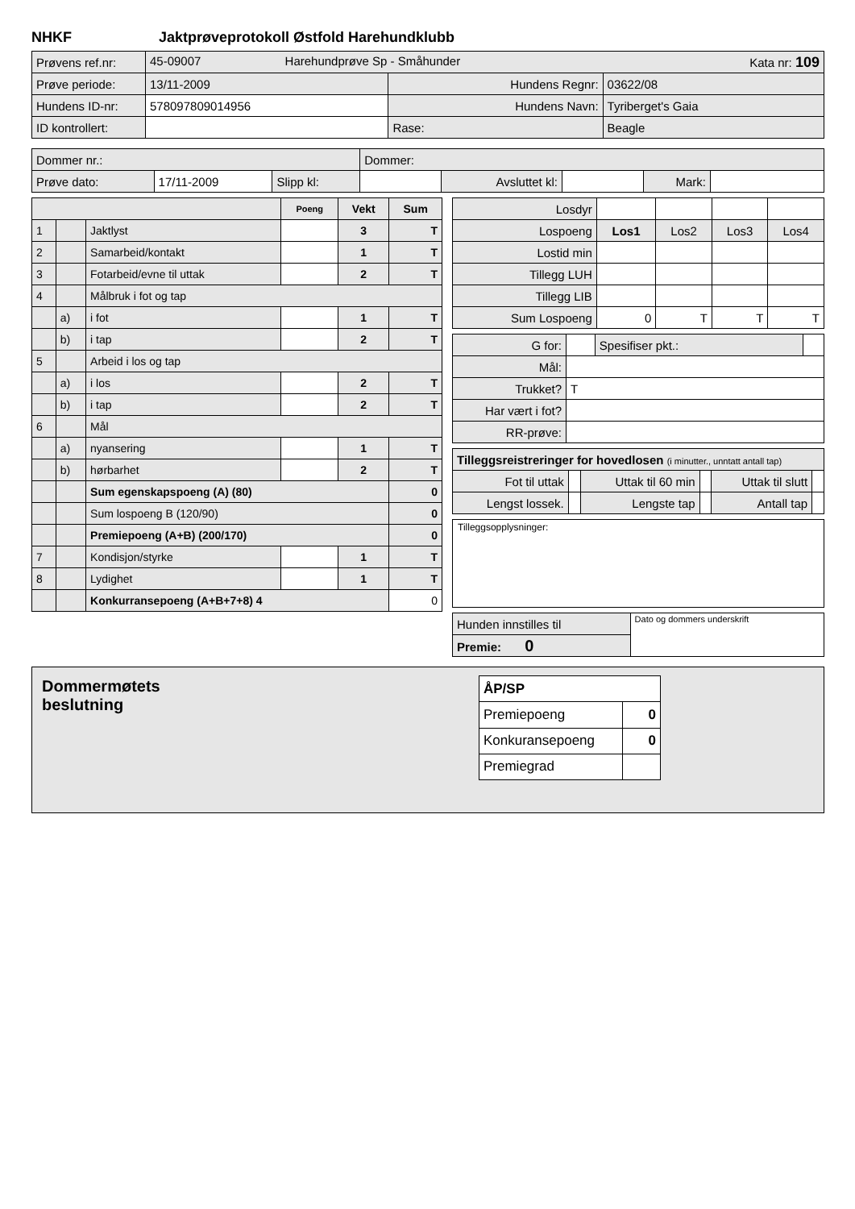NHKF Jaktprøveprotokoll Østfold Harehundklubb
| Prøvens ref.nr: | 45-09007 Harehundprøve Sp - Småhunder Kata nr: 109 | | |
| Prøve periode: | 13/11-2009 | Hundens Regnr: | 03622/08 |
| Hundens ID-nr: | 578097809014956 | Hundens Navn: | Tyriberget's Gaia |
| ID kontrollert: | | Rase: | Beagle |
| Dommer nr.: | | | Dommer: | | | | |
| Prøve dato: | 17/11-2009 | Slipp kl: | | Avsluttet kl: | | Mark: | |
| | | | Poeng | Vekt | Sum |
| 1 | | Jaktlyst | | 3 | T |
| 2 | | Samarbeid/kontakt | | 1 | T |
| 3 | | Fotarbeid/evne til uttak | | 2 | T |
| 4 | | Målbruk i fot og tap | | | |
| | a) | i fot | | 1 | T |
| | b) | i tap | | 2 | T |
| 5 | | Arbeid i los og tap | | | |
| | a) | i los | | 2 | T |
| | b) | i tap | | 2 | T |
| 6 | | Mål | | | |
| | a) | nyansering | | 1 | T |
| | b) | hørbarhet | | 2 | T |
| | | Sum egenskapspoeng (A) (80) | | | 0 |
| | | Sum lospoeng B (120/90) | | | 0 |
| | | Premiepoeng (A+B) (200/170) | | | 0 |
| 7 | | Kondisjon/styrke | | 1 | T |
| 8 | | Lydighet | | 1 | T |
| | | Konkurransepoeng (A+B+7+8) 4 | | | 0 |
| Losdyr | | | | |
| Lospoeng | Los1 | Los2 | Los3 | Los4 |
| Lostid min | | | | |
| Tillegg LUH | | | | |
| Tillegg LIB | | | | |
| Sum Lospoeng | 0 | T | T | T |
| G for: | | Spesifiser pkt.: | |
| Mål: | | | |
| Trukket? | T | | |
| Har vært i fot? | | | |
| RR-prøve: | | | |
| Tilleggsreistreringer for hovedlosen (i minutter., unntatt antall tap) | | | | | |
| Fot til uttak | | Uttak til 60 min | | Uttak til slutt | |
| Lengst lossek. | | Lengste tap | | Antall tap | |
Tilleggsopplysninger:
| Hunden innstilles til | Dato og dommers underskrift |
| Premie: 0 | |
Dommermøtets
beslutning
| ÅP/SP | |
| Premiepoeng | 0 |
| Konkuransepoeng | 0 |
| Premiegrad | |